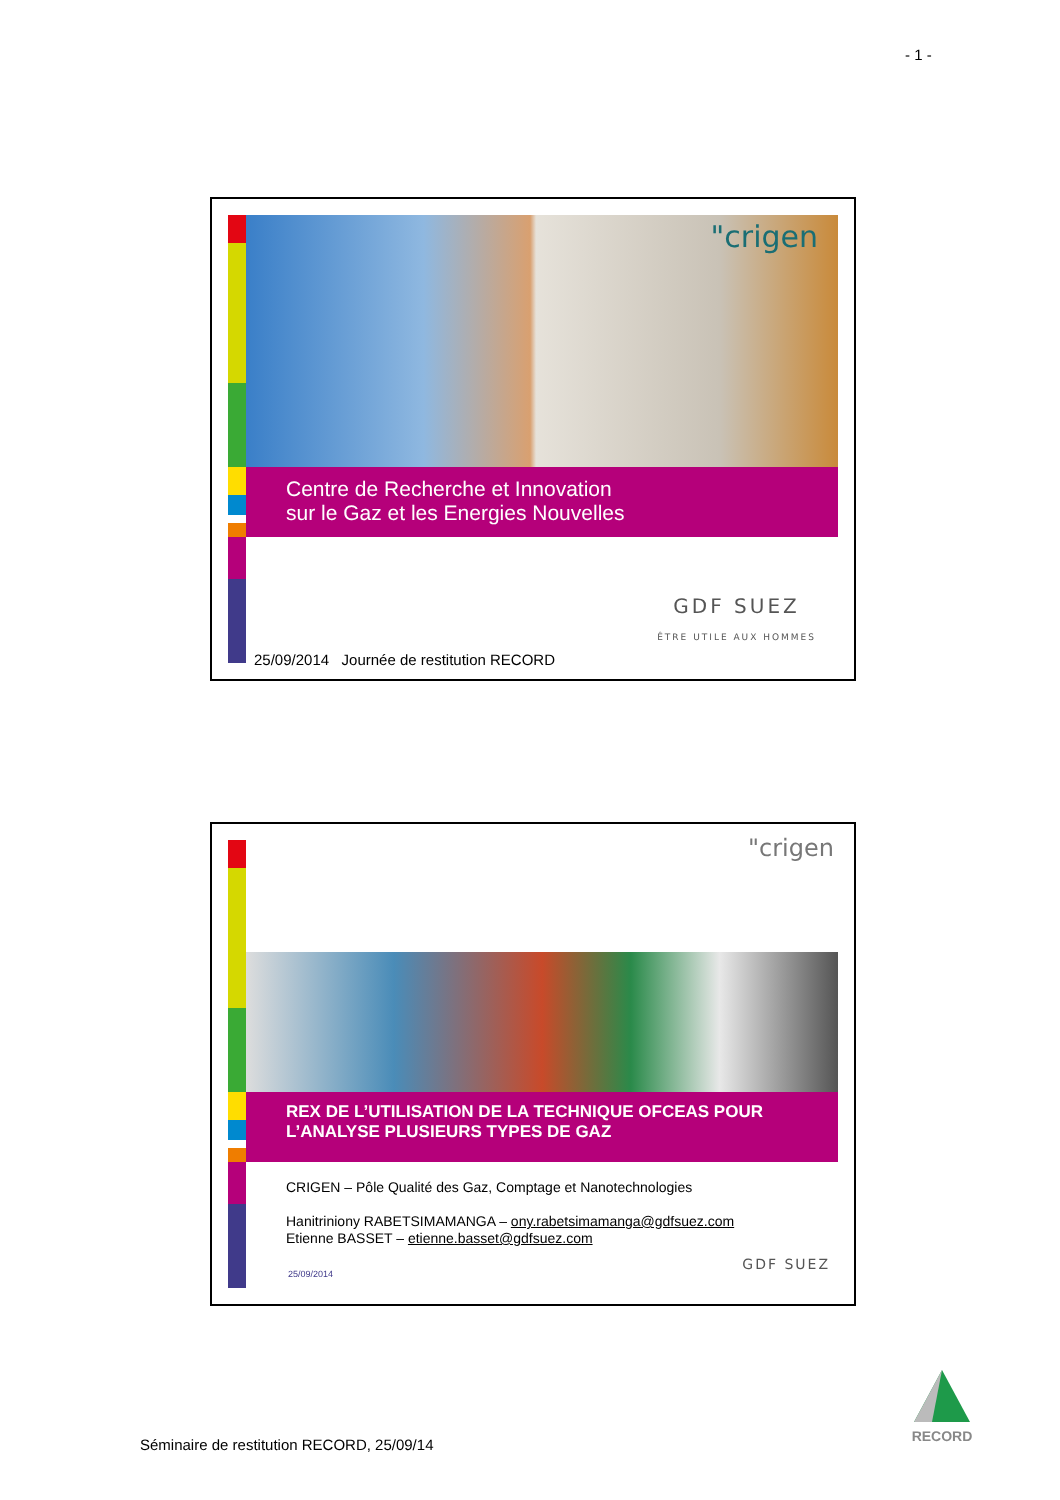- 1 -
"crigen
Centre de Recherche et Innovation
sur le Gaz et les Energies Nouvelles
GDF SUEZ
ÊTRE UTILE AUX HOMMES
25/09/2014 Journée de restitution RECORD
"crigen
REX DE L’UTILISATION DE LA TECHNIQUE OFCEAS POUR L’ANALYSE PLUSIEURS TYPES DE GAZ
CRIGEN – Pôle Qualité des Gaz, Comptage et Nanotechnologies
Hanitriniony RABETSIMAMANGA – ony.rabetsimamanga@gdfsuez.com
Etienne BASSET – etienne.basset@gdfsuez.com
25/09/2014
GDF SUEZ
Séminaire de restitution RECORD, 25/09/14
RECORD